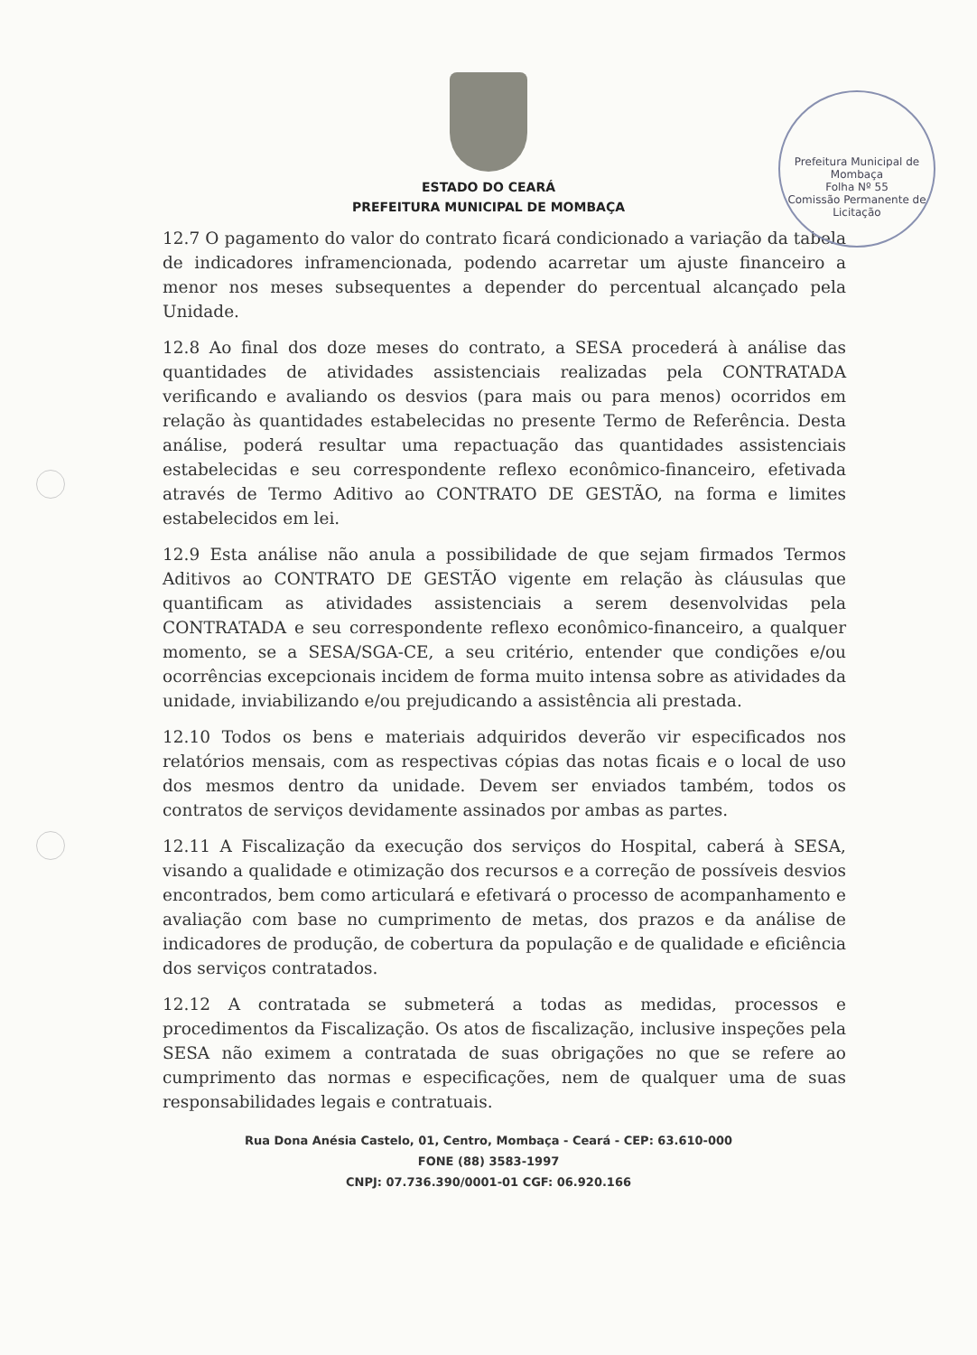Prefeitura Municipal de Mombaça
Folha Nº 55
Comissão Permanente de Licitação
ESTADO DO CEARÁ
PREFEITURA MUNICIPAL DE MOMBAÇA
12.7 O pagamento do valor do contrato ficará condicionado a variação da tabela de indicadores inframencionada, podendo acarretar um ajuste financeiro a menor nos meses subsequentes a depender do percentual alcançado pela Unidade.
12.8 Ao final dos doze meses do contrato, a SESA procederá à análise das quantidades de atividades assistenciais realizadas pela CONTRATADA verificando e avaliando os desvios (para mais ou para menos) ocorridos em relação às quantidades estabelecidas no presente Termo de Referência. Desta análise, poderá resultar uma repactuação das quantidades assistenciais estabelecidas e seu correspondente reflexo econômico-financeiro, efetivada através de Termo Aditivo ao CONTRATO DE GESTÃO, na forma e limites estabelecidos em lei.
12.9 Esta análise não anula a possibilidade de que sejam firmados Termos Aditivos ao CONTRATO DE GESTÃO vigente em relação às cláusulas que quantificam as atividades assistenciais a serem desenvolvidas pela CONTRATADA e seu correspondente reflexo econômico-financeiro, a qualquer momento, se a SESA/SGA-CE, a seu critério, entender que condições e/ou ocorrências excepcionais incidem de forma muito intensa sobre as atividades da unidade, inviabilizando e/ou prejudicando a assistência ali prestada.
12.10 Todos os bens e materiais adquiridos deverão vir especificados nos relatórios mensais, com as respectivas cópias das notas ficais e o local de uso dos mesmos dentro da unidade. Devem ser enviados também, todos os contratos de serviços devidamente assinados por ambas as partes.
12.11 A Fiscalização da execução dos serviços do Hospital, caberá à SESA, visando a qualidade e otimização dos recursos e a correção de possíveis desvios encontrados, bem como articulará e efetivará o processo de acompanhamento e avaliação com base no cumprimento de metas, dos prazos e da análise de indicadores de produção, de cobertura da população e de qualidade e eficiência dos serviços contratados.
12.12 A contratada se submeterá a todas as medidas, processos e procedimentos da Fiscalização. Os atos de fiscalização, inclusive inspeções pela SESA não eximem a contratada de suas obrigações no que se refere ao cumprimento das normas e especificações, nem de qualquer uma de suas responsabilidades legais e contratuais.
Rua Dona Anésia Castelo, 01, Centro, Mombaça - Ceará - CEP: 63.610-000
FONE (88) 3583-1997
CNPJ: 07.736.390/0001-01 CGF: 06.920.166